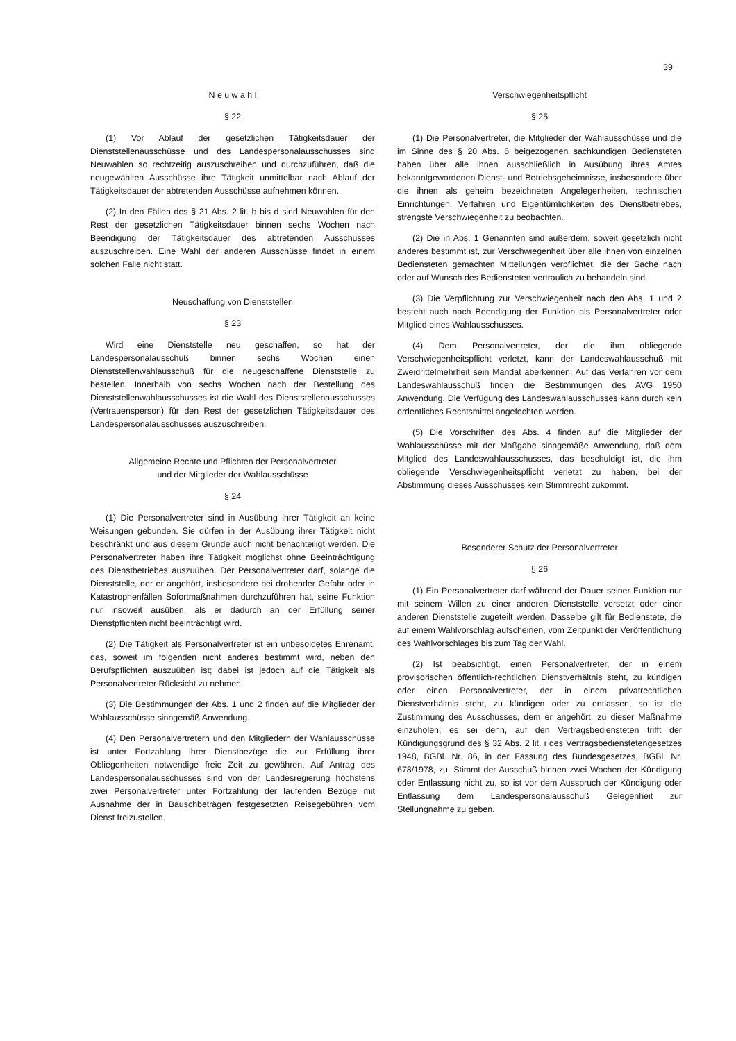39
N e u w a h l
§ 22
(1) Vor Ablauf der gesetzlichen Tätigkeitsdauer der Dienststellenausschüsse und des Landespersonalausschusses sind Neuwahlen so rechtzeitig auszuschreiben und durchzuführen, daß die neugewählten Ausschüsse ihre Tätigkeit unmittelbar nach Ablauf der Tätigkeitsdauer der abtretenden Ausschüsse aufnehmen können.
(2) In den Fällen des § 21 Abs. 2 lit. b bis d sind Neuwahlen für den Rest der gesetzlichen Tätigkeitsdauer binnen sechs Wochen nach Beendigung der Tätigkeitsdauer des abtretenden Ausschusses auszuschreiben. Eine Wahl der anderen Ausschüsse findet in einem solchen Falle nicht statt.
Neuschaffung von Dienststellen
§ 23
Wird eine Dienststelle neu geschaffen, so hat der Landespersonalausschuß binnen sechs Wochen einen Dienststellenwahlausschuß für die neugeschaffene Dienststelle zu bestellen. Innerhalb von sechs Wochen nach der Bestellung des Dienststellenwahlausschusses ist die Wahl des Dienststellenausschusses (Vertrauensperson) für den Rest der gesetzlichen Tätigkeitsdauer des Landespersonalausschusses auszuschreiben.
Allgemeine Rechte und Pflichten der Personalvertreter
und der Mitglieder der Wahlausschüsse
§ 24
(1) Die Personalvertreter sind in Ausübung ihrer Tätigkeit an keine Weisungen gebunden. Sie dürfen in der Ausübung ihrer Tätigkeit nicht beschränkt und aus diesem Grunde auch nicht benachteiligt werden. Die Personalvertreter haben ihre Tätigkeit möglichst ohne Beeinträchtigung des Dienstbetriebes auszuüben. Der Personalvertreter darf, solange die Dienststelle, der er angehört, insbesondere bei drohender Gefahr oder in Katastrophenfällen Sofortmaßnahmen durchzuführen hat, seine Funktion nur insoweit ausüben, als er dadurch an der Erfüllung seiner Dienstpflichten nicht beeinträchtigt wird.
(2) Die Tätigkeit als Personalvertreter ist ein unbesoldetes Ehrenamt, das, soweit im folgenden nicht anderes bestimmt wird, neben den Berufspflichten auszuüben ist; dabei ist jedoch auf die Tätigkeit als Personalvertreter Rücksicht zu nehmen.
(3) Die Bestimmungen der Abs. 1 und 2 finden auf die Mitglieder der Wahlausschüsse sinngemäß Anwendung.
(4) Den Personalvertretern und den Mitgliedern der Wahlausschüsse ist unter Fortzahlung ihrer Dienstbezüge die zur Erfüllung ihrer Obliegenheiten notwendige freie Zeit zu gewähren. Auf Antrag des Landespersonalausschusses sind von der Landesregierung höchstens zwei Personalvertreter unter Fortzahlung der laufenden Bezüge mit Ausnahme der in Bauschbeträgen festgesetzten Reisegebühren vom Dienst freizustellen.
Verschwiegenheitspflicht
§ 25
(1) Die Personalvertreter, die Mitglieder der Wahlausschüsse und die im Sinne des § 20 Abs. 6 beigezogenen sachkundigen Bediensteten haben über alle ihnen ausschließlich in Ausübung ihres Amtes bekanntgewordenen Dienst- und Betriebsgeheimnisse, insbesondere über die ihnen als geheim bezeichneten Angelegenheiten, technischen Einrichtungen, Verfahren und Eigentümlichkeiten des Dienstbetriebes, strengste Verschwiegenheit zu beobachten.
(2) Die in Abs. 1 Genannten sind außerdem, soweit gesetzlich nicht anderes bestimmt ist, zur Verschwiegenheit über alle ihnen von einzelnen Bediensteten gemachten Mitteilungen verpflichtet, die der Sache nach oder auf Wunsch des Bediensteten vertraulich zu behandeln sind.
(3) Die Verpflichtung zur Verschwiegenheit nach den Abs. 1 und 2 besteht auch nach Beendigung der Funktion als Personalvertreter oder Mitglied eines Wahlausschusses.
(4) Dem Personalvertreter, der die ihm obliegende Verschwiegenheitspflicht verletzt, kann der Landeswahlausschuß mit Zweidrittelmehrheit sein Mandat aberkennen. Auf das Verfahren vor dem Landeswahlausschuß finden die Bestimmungen des AVG 1950 Anwendung. Die Verfügung des Landeswahlausschusses kann durch kein ordentliches Rechtsmittel angefochten werden.
(5) Die Vorschriften des Abs. 4 finden auf die Mitglieder der Wahlausschüsse mit der Maßgabe sinngemäße Anwendung, daß dem Mitglied des Landeswahlausschusses, das beschuldigt ist, die ihm obliegende Verschwiegenheitspflicht verletzt zu haben, bei der Abstimmung dieses Ausschusses kein Stimmrecht zukommt.
Besonderer Schutz der Personalvertreter
§ 26
(1) Ein Personalvertreter darf während der Dauer seiner Funktion nur mit seinem Willen zu einer anderen Dienststelle versetzt oder einer anderen Dienststelle zugeteilt werden. Dasselbe gilt für Bedienstete, die auf einem Wahlvorschlag aufscheinen, vom Zeitpunkt der Veröffentlichung des Wahlvorschlages bis zum Tag der Wahl.
(2) Ist beabsichtigt, einen Personalvertreter, der in einem provisorischen öffentlich-rechtlichen Dienstverhältnis steht, zu kündigen oder einen Personalvertreter, der in einem privatrechtlichen Dienstverhältnis steht, zu kündigen oder zu entlassen, so ist die Zustimmung des Ausschusses, dem er angehört, zu dieser Maßnahme einzuholen, es sei denn, auf den Vertragsbediensteten trifft der Kündigungsgrund des § 32 Abs. 2 lit. i des Vertragsbedienstetengesetzes 1948, BGBl. Nr. 86, in der Fassung des Bundesgesetzes, BGBl. Nr. 678/1978, zu. Stimmt der Ausschuß binnen zwei Wochen der Kündigung oder Entlassung nicht zu, so ist vor dem Ausspruch der Kündigung oder Entlassung dem Landespersonalausschuß Gelegenheit zur Stellungnahme zu geben.